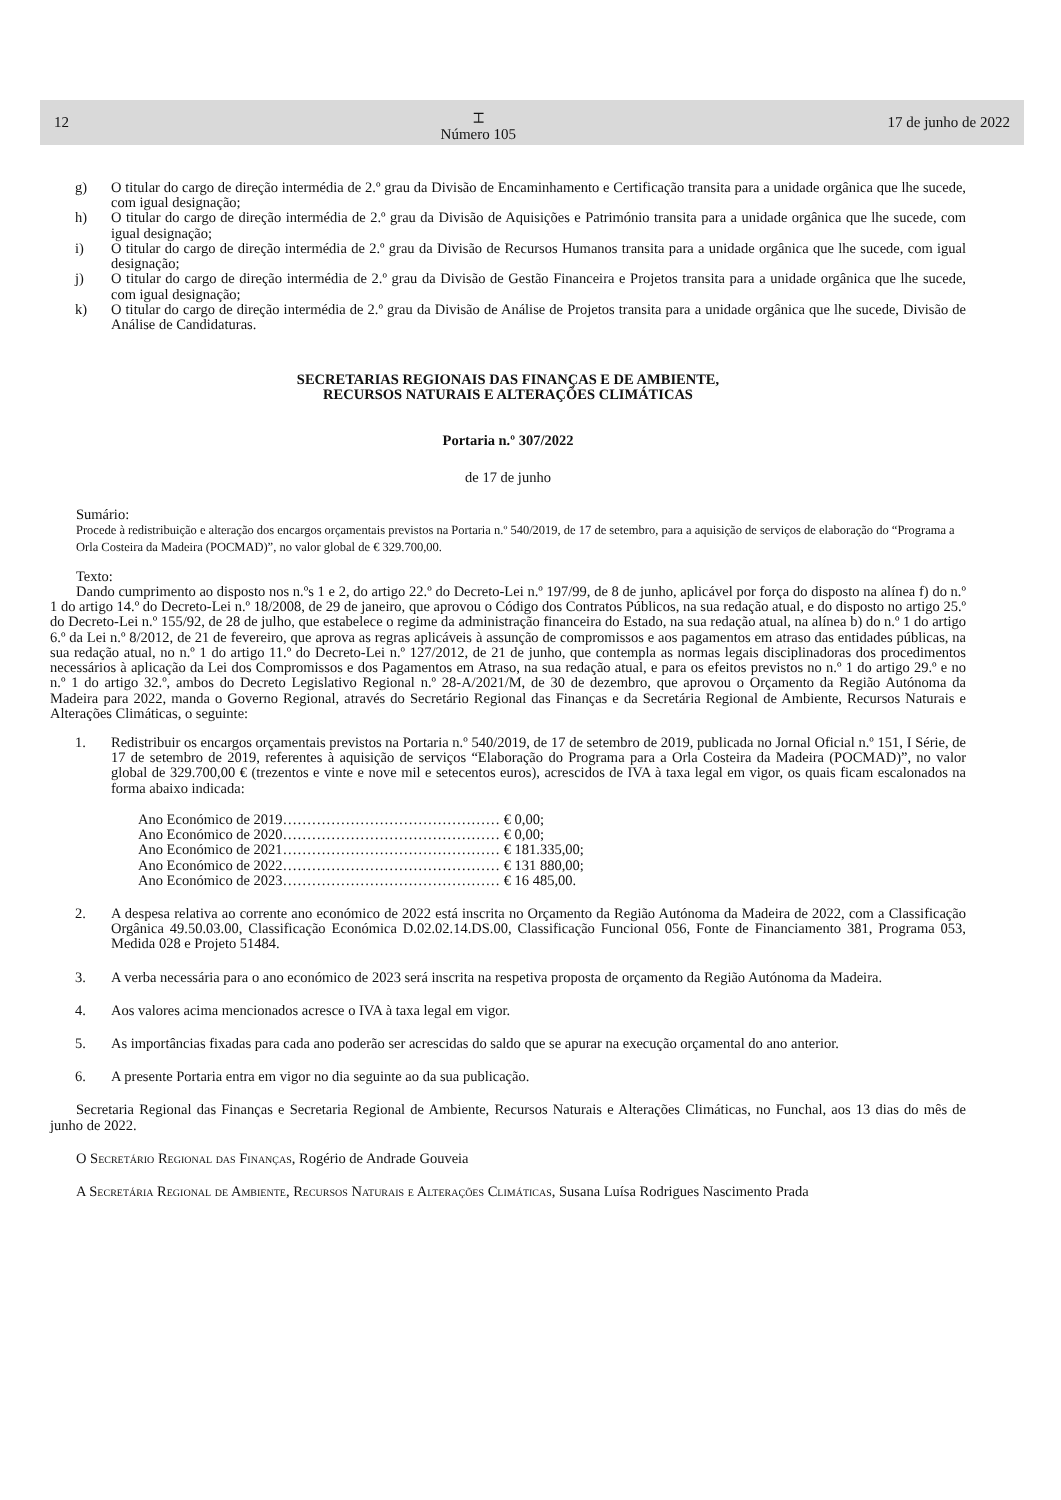12 ⌶
Número 105 17 de junho de 2022
g) O titular do cargo de direção intermédia de 2.º grau da Divisão de Encaminhamento e Certificação transita para a unidade orgânica que lhe sucede, com igual designação;
h) O titular do cargo de direção intermédia de 2.º grau da Divisão de Aquisições e Património transita para a unidade orgânica que lhe sucede, com igual designação;
i) O titular do cargo de direção intermédia de 2.º grau da Divisão de Recursos Humanos transita para a unidade orgânica que lhe sucede, com igual designação;
j) O titular do cargo de direção intermédia de 2.º grau da Divisão de Gestão Financeira e Projetos transita para a unidade orgânica que lhe sucede, com igual designação;
k) O titular do cargo de direção intermédia de 2.º grau da Divisão de Análise de Projetos transita para a unidade orgânica que lhe sucede, Divisão de Análise de Candidaturas.
SECRETARIAS REGIONAIS DAS FINANÇAS E DE AMBIENTE,
RECURSOS NATURAIS E ALTERAÇÕES CLIMÁTICAS
Portaria n.º 307/2022
de 17 de junho
Sumário:
Procede à redistribuição e alteração dos encargos orçamentais previstos na Portaria n.º 540/2019, de 17 de setembro, para a aquisição de serviços de elaboração do “Programa a Orla Costeira da Madeira (POCMAD)”, no valor global de € 329.700,00.
Texto:
Dando cumprimento ao disposto nos n.ºs 1 e 2, do artigo 22.º do Decreto-Lei n.º 197/99, de 8 de junho, aplicável por força do disposto na alínea f) do n.º 1 do artigo 14.º do Decreto-Lei n.º 18/2008, de 29 de janeiro, que aprovou o Código dos Contratos Públicos, na sua redação atual, e do disposto no artigo 25.º do Decreto-Lei n.º 155/92, de 28 de julho, que estabelece o regime da administração financeira do Estado, na sua redação atual, na alínea b) do n.º 1 do artigo 6.º da Lei n.º 8/2012, de 21 de fevereiro, que aprova as regras aplicáveis à assunção de compromissos e aos pagamentos em atraso das entidades públicas, na sua redação atual, no n.º 1 do artigo 11.º do Decreto-Lei n.º 127/2012, de 21 de junho, que contempla as normas legais disciplinadoras dos procedimentos necessários à aplicação da Lei dos Compromissos e dos Pagamentos em Atraso, na sua redação atual, e para os efeitos previstos no n.º 1 do artigo 29.º e no n.º 1 do artigo 32.º, ambos do Decreto Legislativo Regional n.º 28-A/2021/M, de 30 de dezembro, que aprovou o Orçamento da Região Autónoma da Madeira para 2022, manda o Governo Regional, através do Secretário Regional das Finanças e da Secretária Regional de Ambiente, Recursos Naturais e Alterações Climáticas, o seguinte:
1. Redistribuir os encargos orçamentais previstos na Portaria n.º 540/2019, de 17 de setembro de 2019, publicada no Jornal Oficial n.º 151, I Série, de 17 de setembro de 2019, referentes à aquisição de serviços “Elaboração do Programa para a Orla Costeira da Madeira (POCMAD)”, no valor global de 329.700,00 € (trezentos e vinte e nove mil e setecentos euros), acrescidos de IVA à taxa legal em vigor, os quais ficam escalonados na forma abaixo indicada:
Ano Económico de 2019……………………………………… € 0,00;
Ano Económico de 2020……………………………………… € 0,00;
Ano Económico de 2021……………………………………… € 181.335,00;
Ano Económico de 2022……………………………………… € 131 880,00;
Ano Económico de 2023……………………………………… € 16 485,00.
2. A despesa relativa ao corrente ano económico de 2022 está inscrita no Orçamento da Região Autónoma da Madeira de 2022, com a Classificação Orgânica 49.50.03.00, Classificação Económica D.02.02.14.DS.00, Classificação Funcional 056, Fonte de Financiamento 381, Programa 053, Medida 028 e Projeto 51484.
3. A verba necessária para o ano económico de 2023 será inscrita na respetiva proposta de orçamento da Região Autónoma da Madeira.
4. Aos valores acima mencionados acresce o IVA à taxa legal em vigor.
5. As importâncias fixadas para cada ano poderão ser acrescidas do saldo que se apurar na execução orçamental do ano anterior.
6. A presente Portaria entra em vigor no dia seguinte ao da sua publicação.
Secretaria Regional das Finanças e Secretaria Regional de Ambiente, Recursos Naturais e Alterações Climáticas, no Funchal, aos 13 dias do mês de junho de 2022.
O Secretário Regional das Finanças, Rogério de Andrade Gouveia
A Secretária Regional de Ambiente, Recursos Naturais e Alterações Climáticas, Susana Luísa Rodrigues Nascimento Prada